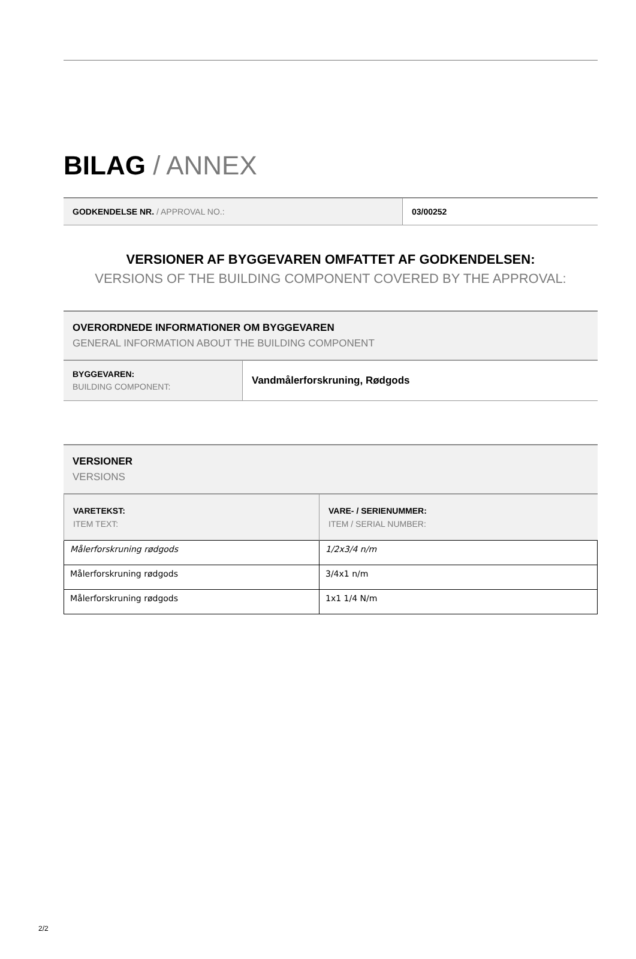BILAG / ANNEX
| GODKENDELSE NR. / APPROVAL NO.: | 03/00252 |
VERSIONER AF BYGGEVAREN OMFATTET AF GODKENDELSEN:
VERSIONS OF THE BUILDING COMPONENT COVERED BY THE APPROVAL:
OVERORDNEDE INFORMATIONER OM BYGGEVAREN
GENERAL INFORMATION ABOUT THE BUILDING COMPONENT
| BYGGEVAREN: BUILDING COMPONENT: | Vandmålerforskruning, Rødgods |
VERSIONER
VERSIONS
| VARETEKST: ITEM TEXT: | VARE- / SERIENUMMER: ITEM / SERIAL NUMBER: |
| --- | --- |
| Målerforskruning rødgods | 1/2x3/4 n/m |
| Målerforskruning rødgods | 3/4x1 n/m |
| Målerforskruning rødgods | 1x1 1/4 N/m |
2/2